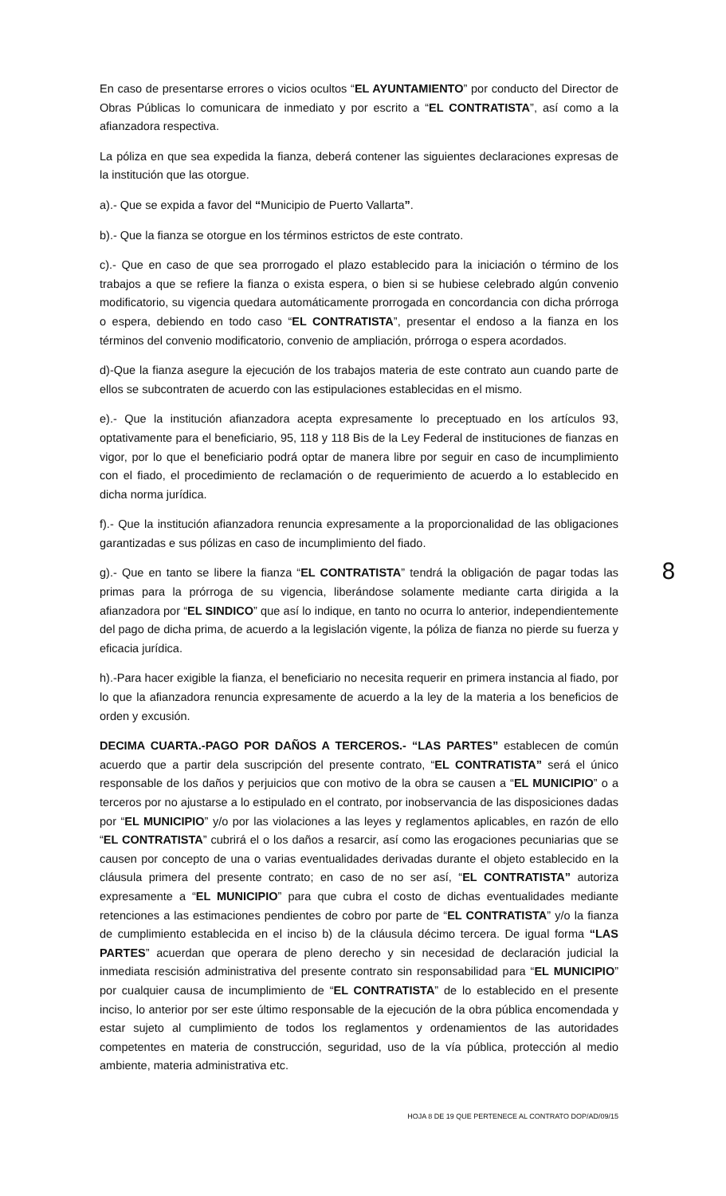En caso de presentarse errores o vicios ocultos “EL AYUNTAMIENTO” por conducto del Director de Obras Públicas lo comunicara de inmediato y por escrito a “EL CONTRATISTA”, así como a la afianzadora respectiva.
La póliza en que sea expedida la fianza, deberá contener las siguientes declaraciones expresas de la institución que las otorgue.
a).- Que se expida a favor del “Municipio de Puerto Vallarta”.
b).- Que la fianza se otorgue en los términos estrictos de este contrato.
c).- Que en caso de que sea prorrogado el plazo establecido para la iniciación o término de los trabajos a que se refiere la fianza o exista espera, o bien si se hubiese celebrado algún convenio modificatorio, su vigencia quedara automáticamente prorrogada en concordancia con dicha prórroga o espera, debiendo en todo caso “EL CONTRATISTA”, presentar el endoso a la fianza en los términos del convenio modificatorio, convenio de ampliación, prórroga o espera acordados.
d)-Que la fianza asegure la ejecución de los trabajos materia de este contrato aun cuando parte de ellos se subcontraten de acuerdo con las estipulaciones establecidas en el mismo.
e).- Que la institución afianzadora acepta expresamente lo preceptuado en los artículos 93, optativamente para el beneficiario, 95, 118 y 118 Bis de la Ley Federal de instituciones de fianzas en vigor, por lo que el beneficiario podrá optar de manera libre por seguir en caso de incumplimiento con el fiado, el procedimiento de reclamación o de requerimiento de acuerdo a lo establecido en dicha norma jurídica.
f).- Que la institución afianzadora renuncia expresamente a la proporcionalidad de las obligaciones garantizadas e sus pólizas en caso de incumplimiento del fiado.
g).- Que en tanto se libere la fianza “EL CONTRATISTA” tendrá la obligación de pagar todas las primas para la prórroga de su vigencia, liberándose solamente mediante carta dirigida a la afianzadora por “EL SINDICO” que así lo indique, en tanto no ocurra lo anterior, independientemente del pago de dicha prima, de acuerdo a la legislación vigente, la póliza de fianza no pierde su fuerza y eficacia jurídica.
8
h).-Para hacer exigible la fianza, el beneficiario no necesita requerir en primera instancia al fiado, por lo que la afianzadora renuncia expresamente de acuerdo a la ley de la materia a los beneficios de orden y excusión.
DECIMA CUARTA.-PAGO POR DAÑOS A TERCEROS.- “LAS PARTES” establecen de común acuerdo que a partir dela suscripción del presente contrato, “EL CONTRATISTA” será el único responsable de los daños y perjuicios que con motivo de la obra se causen a “EL MUNICIPIO” o a terceros por no ajustarse a lo estipulado en el contrato, por inobservancia de las disposiciones dadas por “EL MUNICIPIO” y/o por las violaciones a las leyes y reglamentos aplicables, en razón de ello “EL CONTRATISTA” cubrirá el o los daños a resarcir, así como las erogaciones pecuniarias que se causen por concepto de una o varias eventualidades derivadas durante el objeto establecido en la cláusula primera del presente contrato; en caso de no ser así, “EL CONTRATISTA” autoriza expresamente a “EL MUNICIPIO” para que cubra el costo de dichas eventualidades mediante retenciones a las estimaciones pendientes de cobro por parte de “EL CONTRATISTA” y/o la fianza de cumplimiento establecida en el inciso b) de la cláusula décimo tercera. De igual forma “LAS PARTES” acuerdan que operara de pleno derecho y sin necesidad de declaración judicial la inmediata rescisión administrativa del presente contrato sin responsabilidad para “EL MUNICIPIO” por cualquier causa de incumplimiento de “EL CONTRATISTA” de lo establecido en el presente inciso, lo anterior por ser este último responsable de la ejecución de la obra pública encomendada y estar sujeto al cumplimiento de todos los reglamentos y ordenamientos de las autoridades competentes en materia de construcción, seguridad, uso de la vía pública, protección al medio ambiente, materia administrativa etc.
HOJA 8 DE 19 QUE PERTENECE AL CONTRATO DOP/AD/09/15